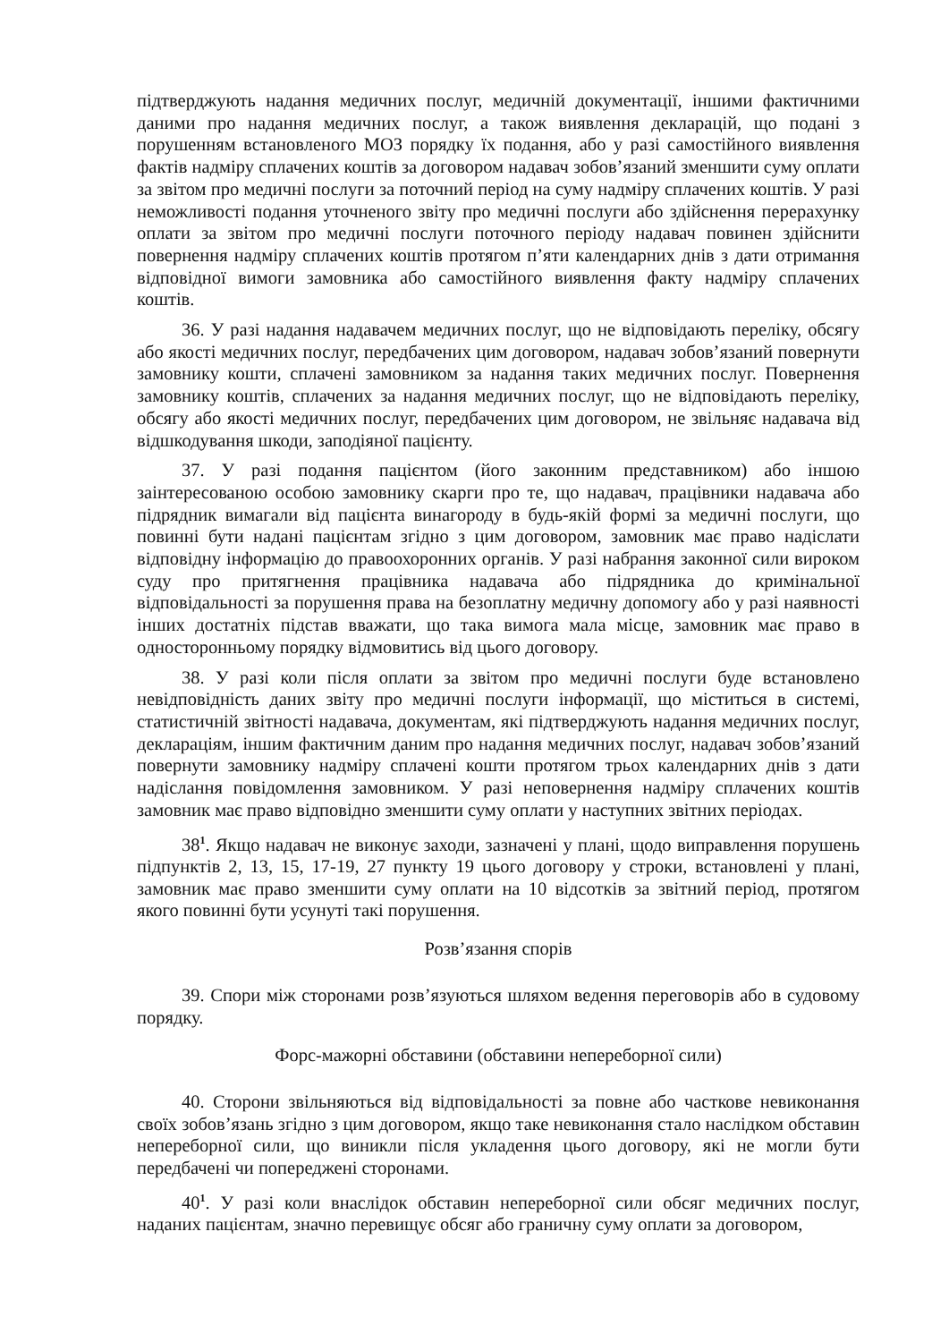підтверджують надання медичних послуг, медичній документації, іншими фактичними даними про надання медичних послуг, а також виявлення декларацій, що подані з порушенням встановленого МОЗ порядку їх подання, або у разі самостійного виявлення фактів надміру сплачених коштів за договором надавач зобов’язаний зменшити суму оплати за звітом про медичні послуги за поточний період на суму надміру сплачених коштів. У разі неможливості подання уточненого звіту про медичні послуги або здійснення перерахунку оплати за звітом про медичні послуги поточного періоду надавач повинен здійснити повернення надміру сплачених коштів протягом п’яти календарних днів з дати отримання відповідної вимоги замовника або самостійного виявлення факту надміру сплачених коштів.
36. У разі надання надавачем медичних послуг, що не відповідають переліку, обсягу або якості медичних послуг, передбачених цим договором, надавач зобов’язаний повернути замовнику кошти, сплачені замовником за надання таких медичних послуг. Повернення замовнику коштів, сплачених за надання медичних послуг, що не відповідають переліку, обсягу або якості медичних послуг, передбачених цим договором, не звільняє надавача від відшкодування шкоди, заподіяної пацієнту.
37. У разі подання пацієнтом (його законним представником) або іншою заінтересованою особою замовнику скарги про те, що надавач, працівники надавача або підрядник вимагали від пацієнта винагороду в будь-якій формі за медичні послуги, що повинні бути надані пацієнтам згідно з цим договором, замовник має право надіслати відповідну інформацію до правоохоронних органів. У разі набрання законної сили вироком суду про притягнення працівника надавача або підрядника до кримінальної відповідальності за порушення права на безоплатну медичну допомогу або у разі наявності інших достатніх підстав вважати, що така вимога мала місце, замовник має право в односторонньому порядку відмовитись від цього договору.
38. У разі коли після оплати за звітом про медичні послуги буде встановлено невідповідність даних звіту про медичні послуги інформації, що міститься в системі, статистичній звітності надавача, документам, які підтверджують надання медичних послуг, деклараціям, іншим фактичним даним про надання медичних послуг, надавач зобов’язаний повернути замовнику надміру сплачені кошти протягом трьох календарних днів з дати надіслання повідомлення замовником. У разі неповернення надміру сплачених коштів замовник має право відповідно зменшити суму оплати у наступних звітних періодах.
38<sup>1</sup>. Якщо надавач не виконує заходи, зазначені у плані, щодо виправлення порушень підпунктів 2, 13, 15, 17-19, 27 пункту 19 цього договору у строки, встановлені у плані, замовник має право зменшити суму оплати на 10 відсотків за звітний період, протягом якого повинні бути усунуті такі порушення.
Розв’язання спорів
39. Спори між сторонами розв’язуються шляхом ведення переговорів або в судовому порядку.
Форс-мажорні обставини (обставини непереборної сили)
40. Сторони звільняються від відповідальності за повне або часткове невиконання своїх зобов’язань згідно з цим договором, якщо таке невиконання стало наслідком обставин непереборної сили, що виникли після укладення цього договору, які не могли бути передбачені чи попереджені сторонами.
40<sup>1</sup>. У разі коли внаслідок обставин непереборної сили обсяг медичних послуг, наданих пацієнтам, значно перевищує обсяг або граничну суму оплати за договором,